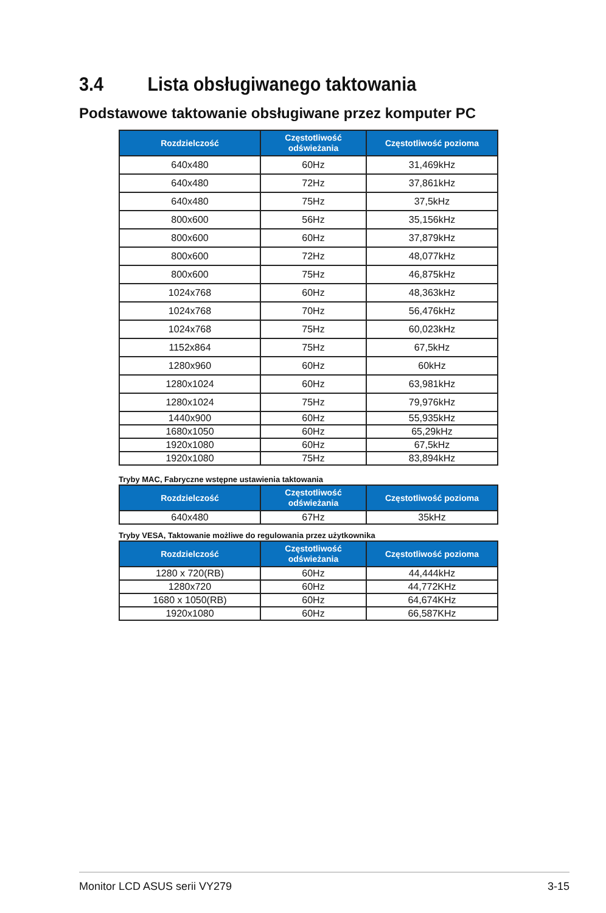3.4 Lista obsługiwanego taktowania
Podstawowe taktowanie obsługiwane przez komputer PC
| Rozdzielczość | Częstotliwość odświeżania | Częstotliwość pozioma |
| --- | --- | --- |
| 640x480 | 60Hz | 31,469kHz |
| 640x480 | 72Hz | 37,861kHz |
| 640x480 | 75Hz | 37,5kHz |
| 800x600 | 56Hz | 35,156kHz |
| 800x600 | 60Hz | 37,879kHz |
| 800x600 | 72Hz | 48,077kHz |
| 800x600 | 75Hz | 46,875kHz |
| 1024x768 | 60Hz | 48,363kHz |
| 1024x768 | 70Hz | 56,476kHz |
| 1024x768 | 75Hz | 60,023kHz |
| 1152x864 | 75Hz | 67,5kHz |
| 1280x960 | 60Hz | 60kHz |
| 1280x1024 | 60Hz | 63,981kHz |
| 1280x1024 | 75Hz | 79,976kHz |
| 1440x900 | 60Hz | 55,935kHz |
| 1680x1050 | 60Hz | 65,29kHz |
| 1920x1080 | 60Hz | 67,5kHz |
| 1920x1080 | 75Hz | 83,894kHz |
Tryby MAC, Fabryczne wstępne ustawienia taktowania
| Rozdzielczość | Częstotliwość odświeżania | Częstotliwość pozioma |
| --- | --- | --- |
| 640x480 | 67Hz | 35kHz |
Tryby VESA, Taktowanie możliwe do regulowania przez użytkownika
| Rozdzielczość | Częstotliwość odświeżania | Częstotliwość pozioma |
| --- | --- | --- |
| 1280 x 720(RB) | 60Hz | 44,444kHz |
| 1280x720 | 60Hz | 44,772KHz |
| 1680 x 1050(RB) | 60Hz | 64,674KHz |
| 1920x1080 | 60Hz | 66,587KHz |
Monitor LCD ASUS serii VY279 3-15